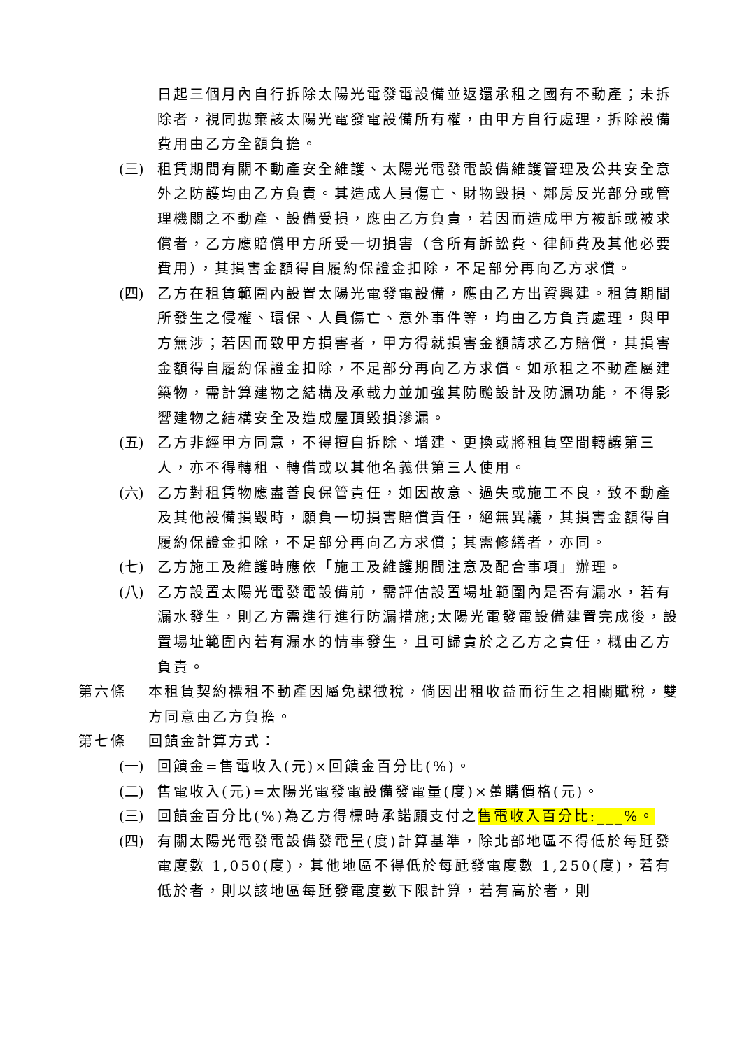日起三個月內自行拆除太陽光電發電設備並返還承租之國有不動產；未拆除者，視同拋棄該太陽光電發電設備所有權，由甲方自行處理，拆除設備費用由乙方全額負擔。
(三) 租賃期間有關不動產安全維護、太陽光電發電設備維護管理及公共安全意外之防護均由乙方負責。其造成人員傷亡、財物毀損、鄰房反光部分或管理機關之不動產、設備受損，應由乙方負責，若因而造成甲方被訴或被求償者，乙方應賠償甲方所受一切損害（含所有訴訟費、律師費及其他必要費用），其損害金額得自履約保證金扣除，不足部分再向乙方求償。
(四) 乙方在租賃範圍內設置太陽光電發電設備，應由乙方出資興建。租賃期間所發生之侵權、環保、人員傷亡、意外事件等，均由乙方負責處理，與甲方無涉；若因而致甲方損害者，甲方得就損害金額請求乙方賠償，其損害金額得自履約保證金扣除，不足部分再向乙方求償。如承租之不動產屬建築物，需計算建物之結構及承載力並加強其防颱設計及防漏功能，不得影響建物之結構安全及造成屋頂毀損滲漏。
(五) 乙方非經甲方同意，不得擅自拆除、增建、更換或將租賃空間轉讓第三人，亦不得轉租、轉借或以其他名義供第三人使用。
(六) 乙方對租賃物應盡善良保管責任，如因故意、過失或施工不良，致不動產及其他設備損毀時，願負一切損害賠償責任，絕無異議，其損害金額得自履約保證金扣除，不足部分再向乙方求償；其需修繕者，亦同。
(七) 乙方施工及維護時應依「施工及維護期間注意及配合事項」辦理。
(八) 乙方設置太陽光電發電設備前，需評估設置場址範圍內是否有漏水，若有漏水發生，則乙方需進行進行防漏措施;太陽光電發電設備建置完成後，設置場址範圍內若有漏水的情事發生，且可歸責於之乙方之責任，概由乙方負責。
第六條 本租賃契約標租不動產因屬免課徵稅，倘因出租收益而衍生之相關賦稅，雙方同意由乙方負擔。
第七條 回饋金計算方式：
(一) 回饋金=售電收入(元)×回饋金百分比(%)。
(二) 售電收入(元)=太陽光電發電設備發電量(度)×躉購價格(元)。
(三) 回饋金百分比(%)為乙方得標時承諾願支付之售電收入百分比:___%。
(四) 有關太陽光電發電設備發電量(度)計算基準，除北部地區不得低於每瓩發電度數 1,050(度)，其他地區不得低於每瓩發電度數 1,250(度)，若有低於者，則以該地區每瓩發電度數下限計算，若有高於者，則